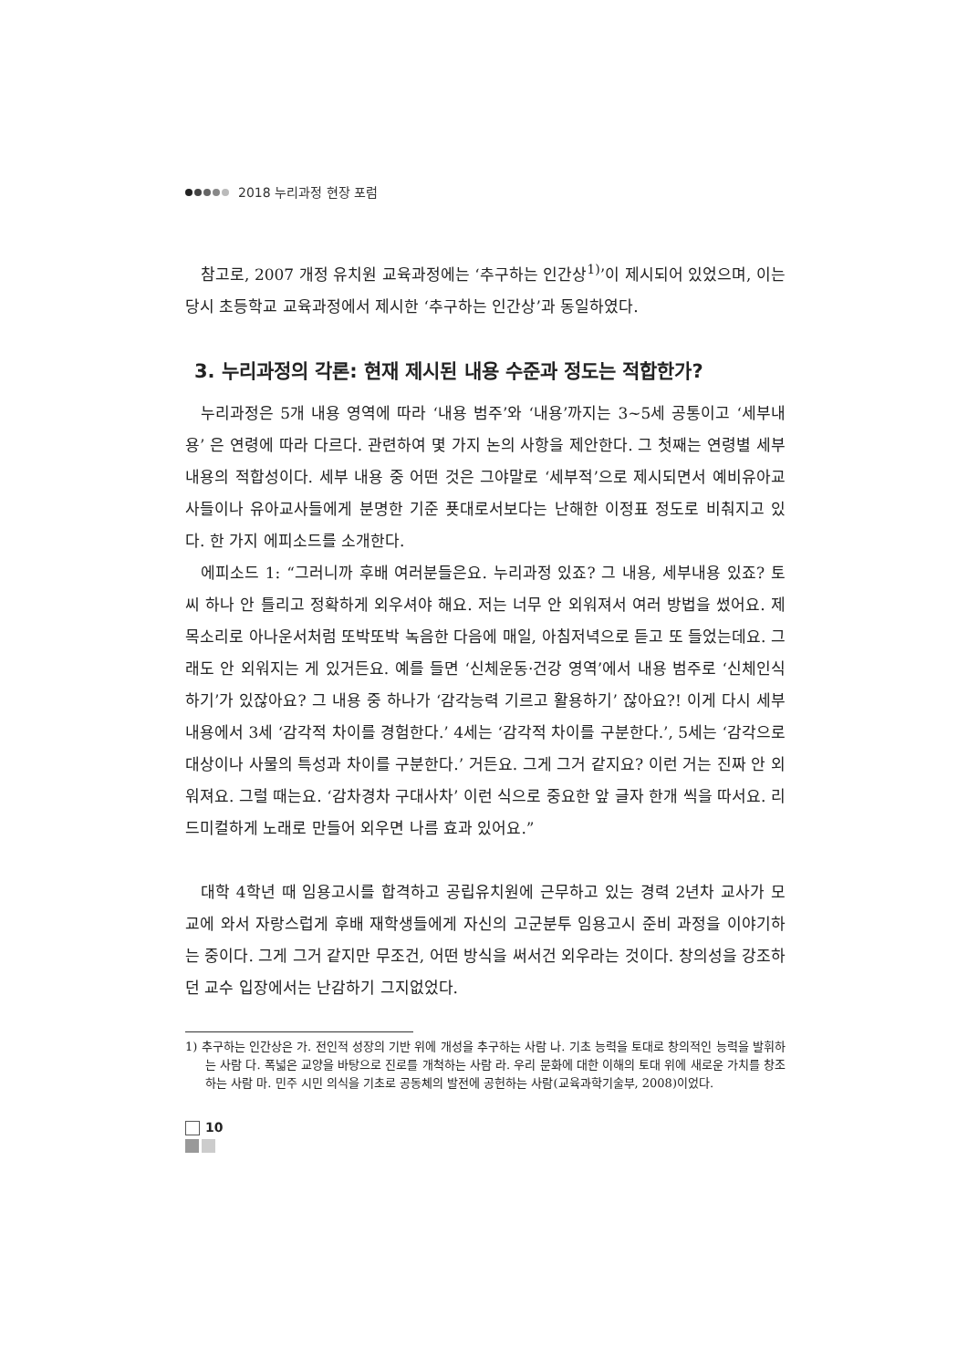2018 누리과정 현장 포럼
참고로, 2007 개정 유치원 교육과정에는 ‘추구하는 인간상<sup>1)</sup>’이 제시되어 있었으며, 이는 당시 초등학교 교육과정에서 제시한 ‘추구하는 인간상’과 동일하였다.
3. 누리과정의 각론: 현재 제시된 내용 수준과 정도는 적합한가?
누리과정은 5개 내용 영역에 따라 ‘내용 범주’와 ‘내용’까지는 3~5세 공통이고 ‘세부내용’ 은 연령에 따라 다르다. 관련하여 몇 가지 논의 사항을 제안한다. 그 첫째는 연령별 세부 내용의 적합성이다. 세부 내용 중 어떤 것은 그야말로 ‘세부적’으로 제시되면서 예비유아교사들이나 유아교사들에게 분명한 기준 푯대로서보다는 난해한 이정표 정도로 비춰지고 있다. 한 가지 에피소드를 소개한다.
에피소드 1: “그러니까 후배 여러분들은요. 누리과정 있죠? 그 내용, 세부내용 있죠? 토씨 하나 안 틀리고 정확하게 외우셔야 해요. 저는 너무 안 외워져서 여러 방법을 썼어요. 제 목소리로 아나운서처럼 또박또박 녹음한 다음에 매일, 아침저녁으로 듣고 또 들었는데요. 그래도 안 외워지는 게 있거든요. 예를 들면 ‘신체운동·건강 영역’에서 내용 범주로 ‘신체인식하기’가 있잖아요? 그 내용 중 하나가 ‘감각능력 기르고 활용하기’ 잖아요?! 이게 다시 세부 내용에서 3세 ‘감각적 차이를 경험한다.’ 4세는 ‘감각적 차이를 구분한다.’, 5세는 ‘감각으로 대상이나 사물의 특성과 차이를 구분한다.’ 거든요. 그게 그거 같지요? 이런 거는 진짜 안 외워져요. 그럴 때는요. ‘감차경차 구대사차’ 이런 식으로 중요한 앞 글자 한개 씩을 따서요. 리드미컬하게 노래로 만들어 외우면 나름 효과 있어요.”
대학 4학년 때 임용고시를 합격하고 공립유치원에 근무하고 있는 경력 2년차 교사가 모교에 와서 자랑스럽게 후배 재학생들에게 자신의 고군분투 임용고시 준비 과정을 이야기하는 중이다. 그게 그거 같지만 무조건, 어떤 방식을 써서건 외우라는 것이다. 창의성을 강조하던 교수 입장에서는 난감하기 그지없었다.
1) 추구하는 인간상은 가. 전인적 성장의 기반 위에 개성을 추구하는 사람 나. 기초 능력을 토대로 창의적인 능력을 발휘하는 사람 다. 폭넓은 교양을 바탕으로 진로를 개척하는 사람 라. 우리 문화에 대한 이해의 토대 위에 새로운 가치를 창조하는 사람 마. 민주 시민 의식을 기초로 공동체의 발전에 공헌하는 사람(교육과학기술부, 2008)이었다.
10